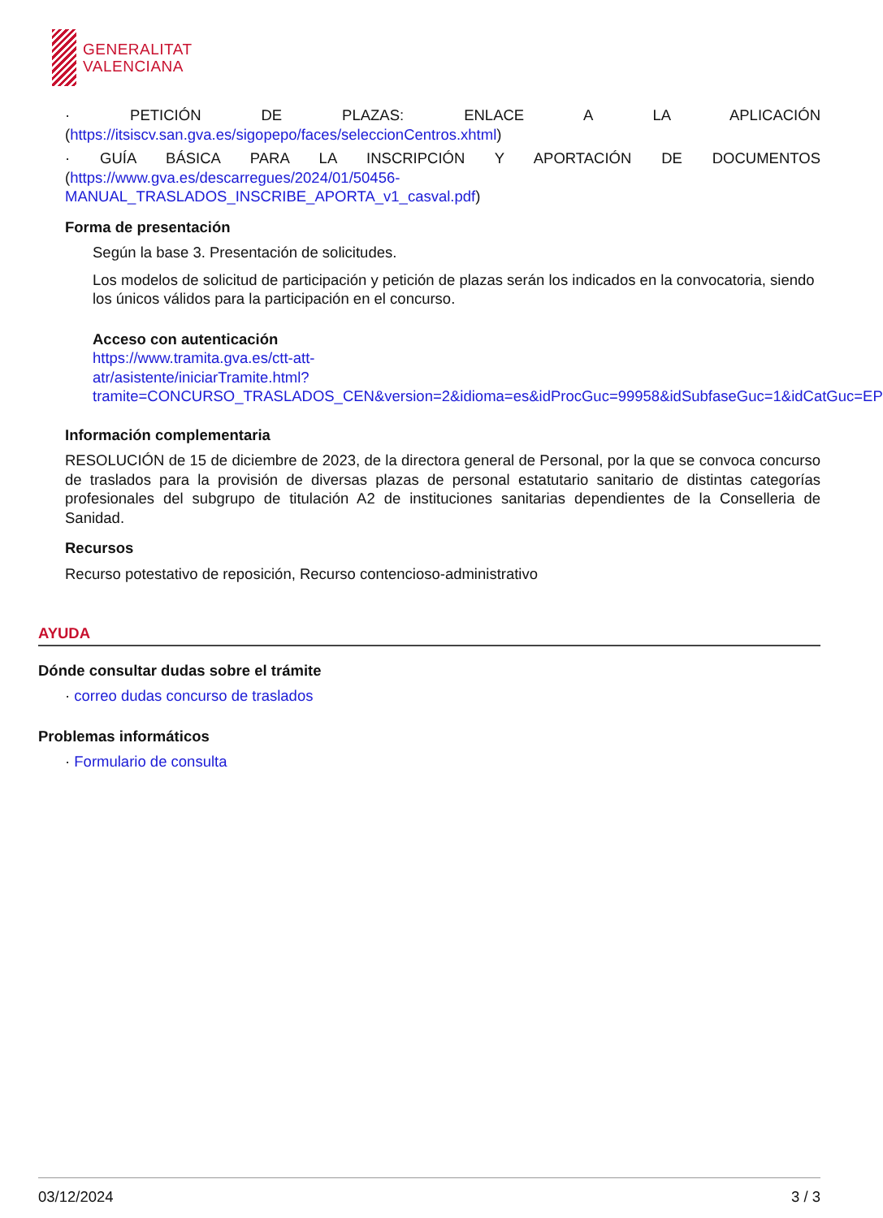GENERALITAT
VALENCIANA
· PETICIÓN DE PLAZAS: ENLACE A LA APLICACIÓN
(https://itsiscv.san.gva.es/sigopepo/faces/seleccionCentros.xhtml)
· GUÍA BÁSICA PARA LA INSCRIPCIÓN Y APORTACIÓN DE DOCUMENTOS
(https://www.gva.es/descarregues/2024/01/50456-
MANUAL_TRASLADOS_INSCRIBE_APORTA_v1_casval.pdf)
Forma de presentación
Según la base 3. Presentación de solicitudes.
Los modelos de solicitud de participación y petición de plazas serán los indicados en la convocatoria, siendo los únicos válidos para la participación en el concurso.
Acceso con autenticación
https://www.tramita.gva.es/ctt-att-
atr/asistente/iniciarTramite.html?tramite=CONCURSO_TRASLADOS_CEN&version=2&idioma=es&idProcGuc=99958&idSubfaseGuc=1&idCatGuc=EP
Información complementaria
RESOLUCIÓN de 15 de diciembre de 2023, de la directora general de Personal, por la que se convoca concurso de traslados para la provisión de diversas plazas de personal estatutario sanitario de distintas categorías profesionales del subgrupo de titulación A2 de instituciones sanitarias dependientes de la Conselleria de Sanidad.
Recursos
Recurso potestativo de reposición, Recurso contencioso-administrativo
AYUDA
Dónde consultar dudas sobre el trámite
· correo dudas concurso de traslados
Problemas informáticos
· Formulario de consulta
03/12/2024 3 / 3